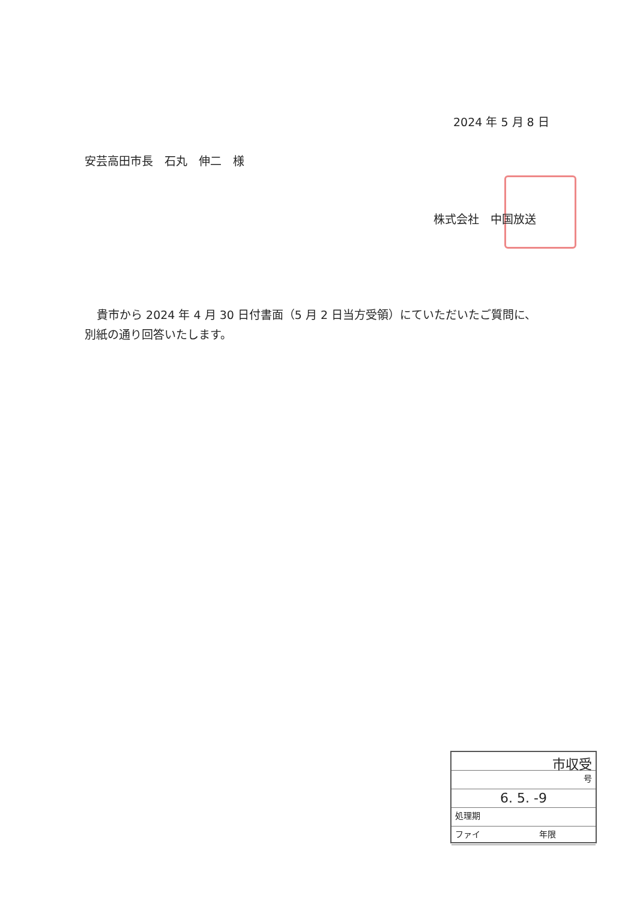2024 年 5 月 8 日
安芸高田市長　石丸　伸二　様
株式会社　中国放送
貴市から 2024 年 4 月 30 日付書面（5 月 2 日当方受領）にていただいたご質問に、別紙の通り回答いたします。
市収受
号
6. 5. -9
処理期
ファイ　　　　　　　年限